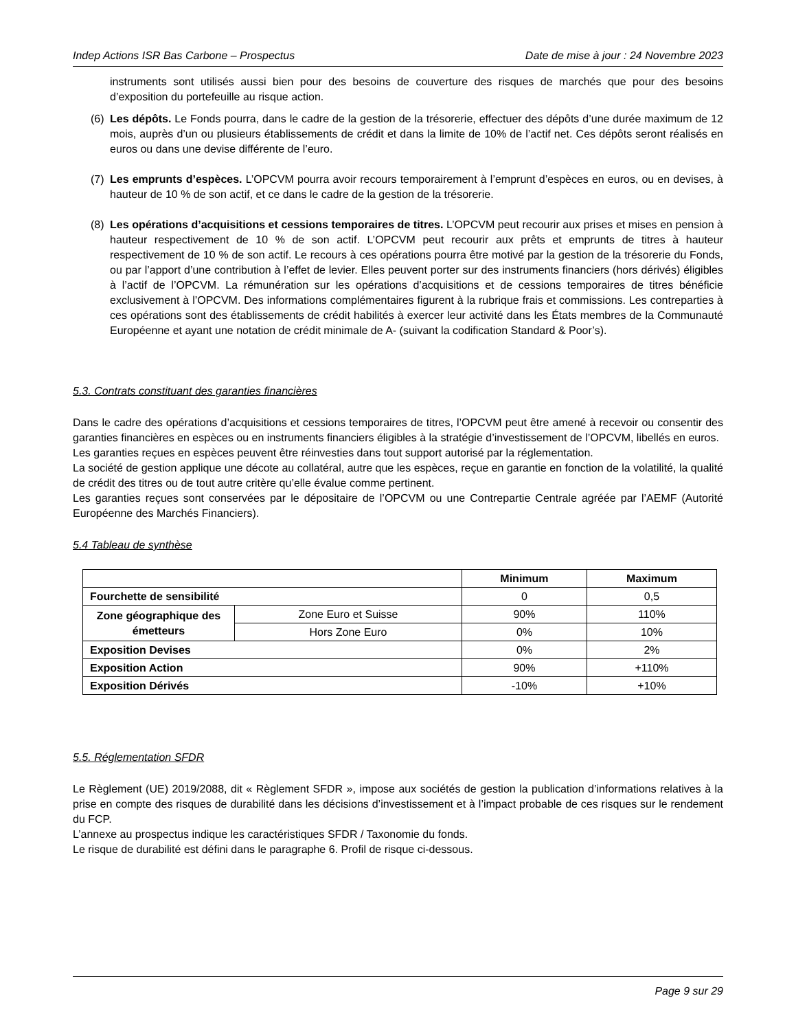Indep Actions ISR Bas Carbone – Prospectus Date de mise à jour : 24 Novembre 2023
instruments sont utilisés aussi bien pour des besoins de couverture des risques de marchés que pour des besoins d’exposition du portefeuille au risque action.
(6)
Les dépôts. Le Fonds pourra, dans le cadre de la gestion de la trésorerie, effectuer des dépôts d’une durée maximum de 12 mois, auprès d’un ou plusieurs établissements de crédit et dans la limite de 10% de l’actif net. Ces dépôts seront réalisés en euros ou dans une devise différente de l’euro.
(7)
Les emprunts d’espèces. L’OPCVM pourra avoir recours temporairement à l’emprunt d’espèces en euros, ou en devises, à hauteur de 10 % de son actif, et ce dans le cadre de la gestion de la trésorerie.
(8)
Les opérations d’acquisitions et cessions temporaires de titres. L’OPCVM peut recourir aux prises et mises en pension à hauteur respectivement de 10 % de son actif. L’OPCVM peut recourir aux prêts et emprunts de titres à hauteur respectivement de 10 % de son actif. Le recours à ces opérations pourra être motivé par la gestion de la trésorerie du Fonds, ou par l’apport d’une contribution à l’effet de levier. Elles peuvent porter sur des instruments financiers (hors dérivés) éligibles à l’actif de l’OPCVM. La rémunération sur les opérations d’acquisitions et de cessions temporaires de titres bénéficie exclusivement à l’OPCVM. Des informations complémentaires figurent à la rubrique frais et commissions. Les contreparties à ces opérations sont des établissements de crédit habilités à exercer leur activité dans les États membres de la Communauté Européenne et ayant une notation de crédit minimale de A- (suivant la codification Standard & Poor’s).
5.3. Contrats constituant des garanties financières
Dans le cadre des opérations d’acquisitions et cessions temporaires de titres, l’OPCVM peut être amené à recevoir ou consentir des garanties financières en espèces ou en instruments financiers éligibles à la stratégie d’investissement de l’OPCVM, libellés en euros.
Les garanties reçues en espèces peuvent être réinvesties dans tout support autorisé par la réglementation.
La société de gestion applique une décote au collatéral, autre que les espèces, reçue en garantie en fonction de la volatilité, la qualité de crédit des titres ou de tout autre critère qu’elle évalue comme pertinent.
Les garanties reçues sont conservées par le dépositaire de l’OPCVM ou une Contrepartie Centrale agréée par l’AEMF (Autorité Européenne des Marchés Financiers).
5.4 Tableau de synthèse
| | | Minimum | Maximum |
| Fourchette de sensibilité | | 0 | 0,5 |
| Zone géographique des émetteurs | Zone Euro et Suisse | 90% | 110% |
| | Hors Zone Euro | 0% | 10% |
| Exposition Devises | | 0% | 2% |
| Exposition Action | | 90% | +110% |
| Exposition Dérivés | | -10% | +10% |
5.5. Réglementation SFDR
Le Règlement (UE) 2019/2088, dit « Règlement SFDR », impose aux sociétés de gestion la publication d’informations relatives à la prise en compte des risques de durabilité dans les décisions d’investissement et à l’impact probable de ces risques sur le rendement du FCP.
L’annexe au prospectus indique les caractéristiques SFDR / Taxonomie du fonds.
Le risque de durabilité est défini dans le paragraphe 6. Profil de risque ci-dessous.
Page 9 sur 29